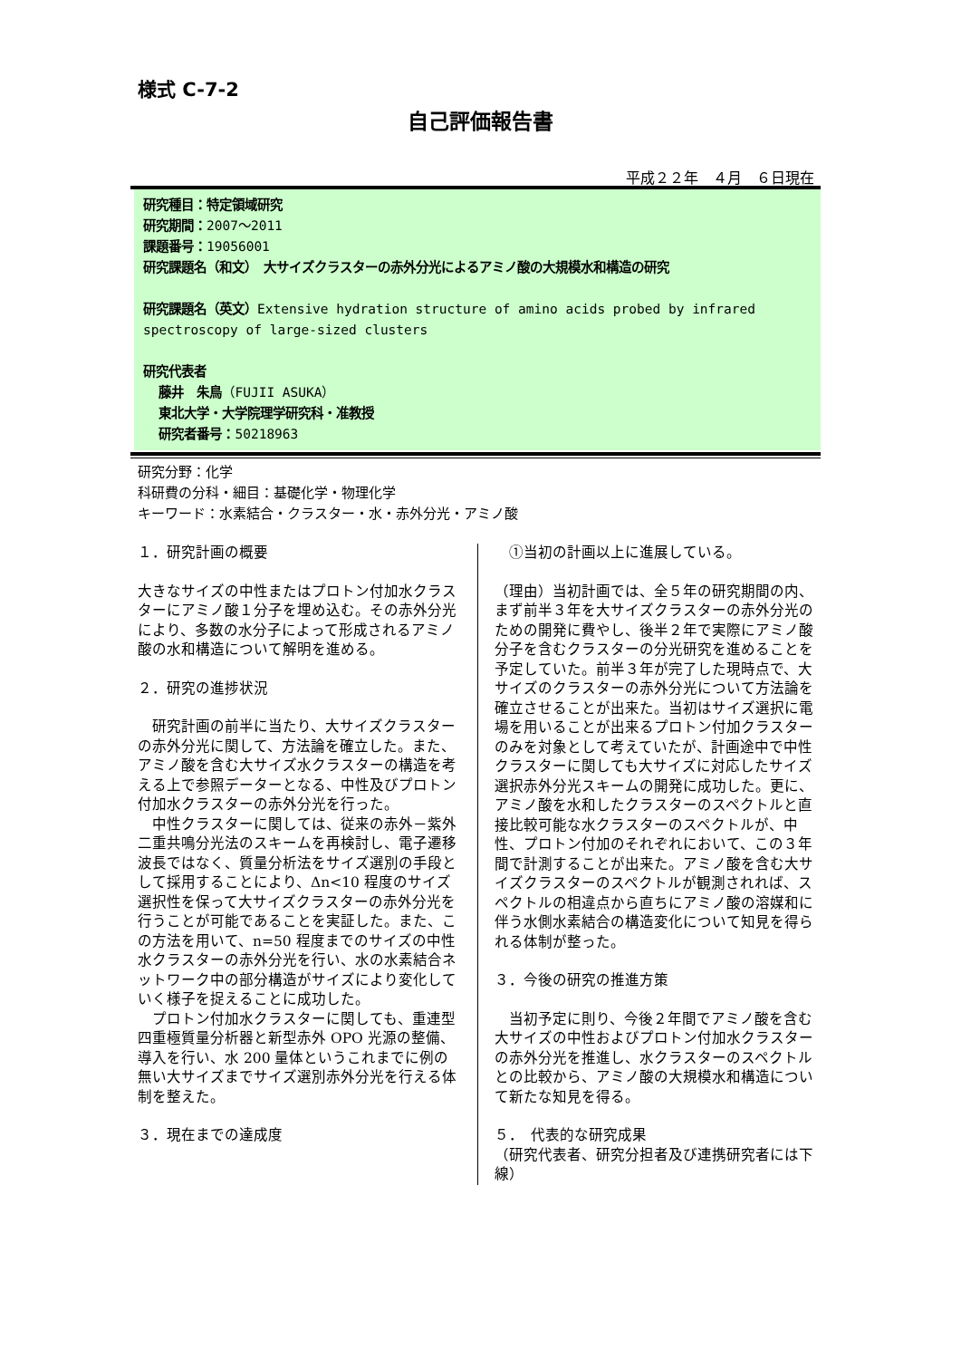様式 C-7-2
自己評価報告書
平成２２年　４月　６日現在
研究種目：特定領域研究
研究期間：2007～2011
課題番号：19056001
研究課題名（和文）　大サイズクラスターの赤外分光によるアミノ酸の大規模水和構造の研究
研究課題名（英文）Extensive hydration structure of amino acids probed by infrared spectroscopy of large-sized clusters
研究代表者
藤井　朱鳥（FUJII ASUKA）
東北大学・大学院理学研究科・准教授
研究者番号：50218963
研究分野：化学
科研費の分科・細目：基礎化学・物理化学
キーワード：水素結合・クラスター・水・赤外分光・アミノ酸
１．研究計画の概要
大きなサイズの中性またはプロトン付加水クラスターにアミノ酸１分子を埋め込む。その赤外分光により、多数の水分子によって形成されるアミノ酸の水和構造について解明を進める。
２．研究の進捗状況
　研究計画の前半に当たり、大サイズクラスターの赤外分光に関して、方法論を確立した。また、アミノ酸を含む大サイズ水クラスターの構造を考える上で参照データーとなる、中性及びプロトン付加水クラスターの赤外分光を行った。
　中性クラスターに関しては、従来の赤外－紫外二重共鳴分光法のスキームを再検討し、電子遷移波長ではなく、質量分析法をサイズ選別の手段として採用することにより、Δn<10 程度のサイズ選択性を保って大サイズクラスターの赤外分光を行うことが可能であることを実証した。また、この方法を用いて、n=50 程度までのサイズの中性水クラスターの赤外分光を行い、水の水素結合ネットワーク中の部分構造がサイズにより変化していく様子を捉えることに成功した。
　プロトン付加水クラスターに関しても、重連型四重極質量分析器と新型赤外 OPO 光源の整備、導入を行い、水 200 量体というこれまでに例の無い大サイズまでサイズ選別赤外分光を行える体制を整えた。
３．現在までの達成度
　①当初の計画以上に進展している。
（理由）当初計画では、全５年の研究期間の内、まず前半３年を大サイズクラスターの赤外分光のための開発に費やし、後半２年で実際にアミノ酸分子を含むクラスターの分光研究を進めることを予定していた。前半３年が完了した現時点で、大サイズのクラスターの赤外分光について方法論を確立させることが出来た。当初はサイズ選択に電場を用いることが出来るプロトン付加クラスターのみを対象として考えていたが、計画途中で中性クラスターに関しても大サイズに対応したサイズ選択赤外分光スキームの開発に成功した。更に、アミノ酸を水和したクラスターのスペクトルと直接比較可能な水クラスターのスペクトルが、中性、プロトン付加のそれぞれにおいて、この３年間で計測することが出来た。アミノ酸を含む大サイズクラスターのスペクトルが観測されれば、スペクトルの相違点から直ちにアミノ酸の溶媒和に伴う水側水素結合の構造変化について知見を得られる体制が整った。
３．今後の研究の推進方策
　当初予定に則り、今後２年間でアミノ酸を含む大サイズの中性およびプロトン付加水クラスターの赤外分光を推進し、水クラスターのスペクトルとの比較から、アミノ酸の大規模水和構造について新たな知見を得る。
５．　代表的な研究成果
（研究代表者、研究分担者及び連携研究者には下線）